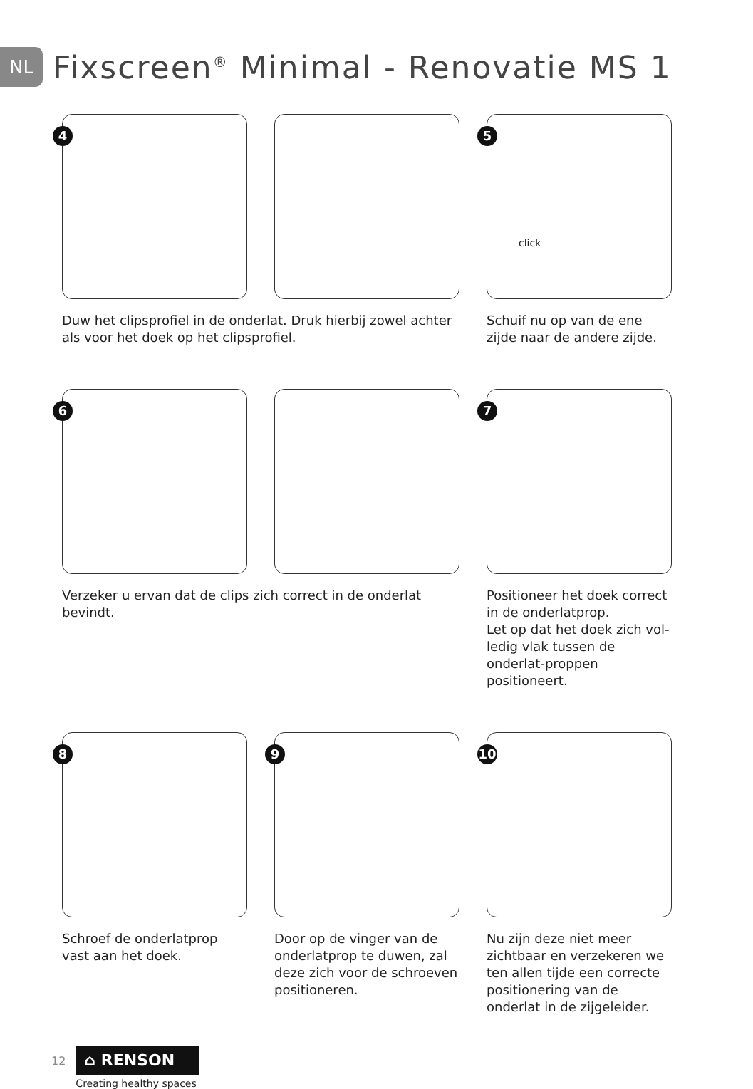NL
Fixscreen<sup>®</sup> Minimal - Renovatie MS 1
4
5
click
Duw het clipsprofiel in de onderlat. Druk hierbij zowel achter als voor het doek op het clipsprofiel.
Schuif nu op van de ene zijde naar de andere zijde.
6
7
Verzeker u ervan dat de clips zich correct in de onderlat bevindt.
Positioneer het doek correct in de onderlatprop.
Let op dat het doek zich vol-ledig vlak tussen de onderlat-proppen positioneert.
8
9
10
Schroef de onderlatprop vast aan het doek.
Door op de vinger van de onderlatprop te duwen, zal deze zich voor de schroeven positioneren.
Nu zijn deze niet meer zichtbaar en verzekeren we ten allen tijde een correcte positionering van de onderlat in de zijgeleider.
12
⌂ RENSON
Creating healthy spaces